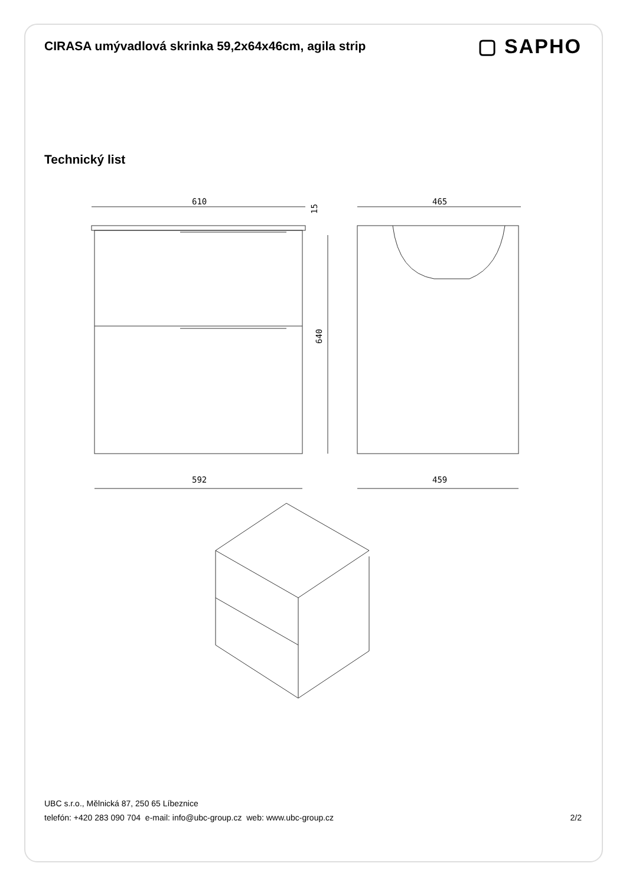CIRASA umývadlová skrinka 59,2x64x46cm, agila strip
▢ SAPHO
Technický list
610
640
15
592
465
459
UBC s.r.o., Mělnická 87, 250 65 Líbeznice
telefón: +420 283 090 704 e-mail: info@ubc-group.cz web: www.ubc-group.cz 2/2